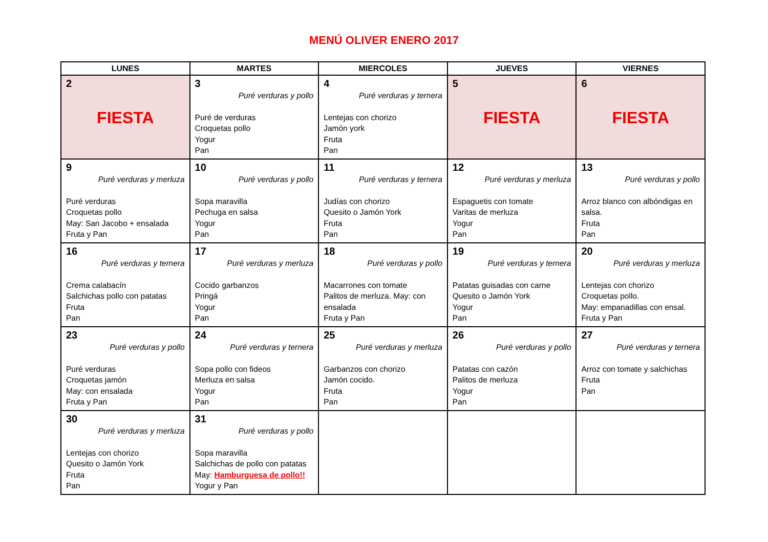MENÚ OLIVER ENERO 2017
| LUNES | MARTES | MIERCOLES | JUEVES | VIERNES |
| --- | --- | --- | --- | --- |
| 2 FIESTA | 3 Puré verduras y pollo Puré de verduras Croquetas pollo Yogur Pan | 4 Puré verduras y ternera Lentejas con chorizo Jamón york Fruta Pan | 5 FIESTA | 6 FIESTA |
| 9 Puré verduras y merluza Puré verduras Croquetas pollo May: San Jacobo + ensalada Fruta y Pan | 10 Puré verduras y pollo Sopa maravilla Pechuga en salsa Yogur Pan | 11 Puré verduras y ternera Judías con chorizo Quesito o Jamón York Fruta Pan | 12 Puré verduras y merluza Espaguetis con tomate Varitas de merluza Yogur Pan | 13 Puré verduras y pollo Arroz blanco con albóndigas en salsa. Fruta Pan |
| 16 Puré verduras y ternera Crema calabacín Salchichas pollo con patatas Fruta Pan | 17 Puré verduras y merluza Cocido garbanzos Pringá Yogur Pan | 18 Puré verduras y pollo Macarrones con tomate Palitos de merluza. May: con ensalada Fruta y Pan | 19 Puré verduras y ternera Patatas guisadas con carne Quesito o Jamón York Yogur Pan | 20 Puré verduras y merluza Lentejas con chorizo Croquetas pollo. May: empanadillas con ensal. Fruta y Pan |
| 23 Puré verduras y pollo Puré verduras Croquetas jamón May: con ensalada Fruta y Pan | 24 Puré verduras y ternera Sopa pollo con fideos Merluza en salsa Yogur Pan | 25 Puré verduras y merluza Garbanzos con chorizo Jamón cocido. Fruta Pan | 26 Puré verduras y pollo Patatas con cazón Palitos de merluza Yogur Pan | 27 Puré verduras y ternera Arroz con tomate y salchichas Fruta Pan |
| 30 Puré verduras y merluza Lentejas con chorizo Quesito o Jamón York Fruta Pan | 31 Puré verduras y pollo Sopa maravilla Salchichas de pollo con patatas May: Hamburguesa de pollo!! Yogur y Pan | | | |